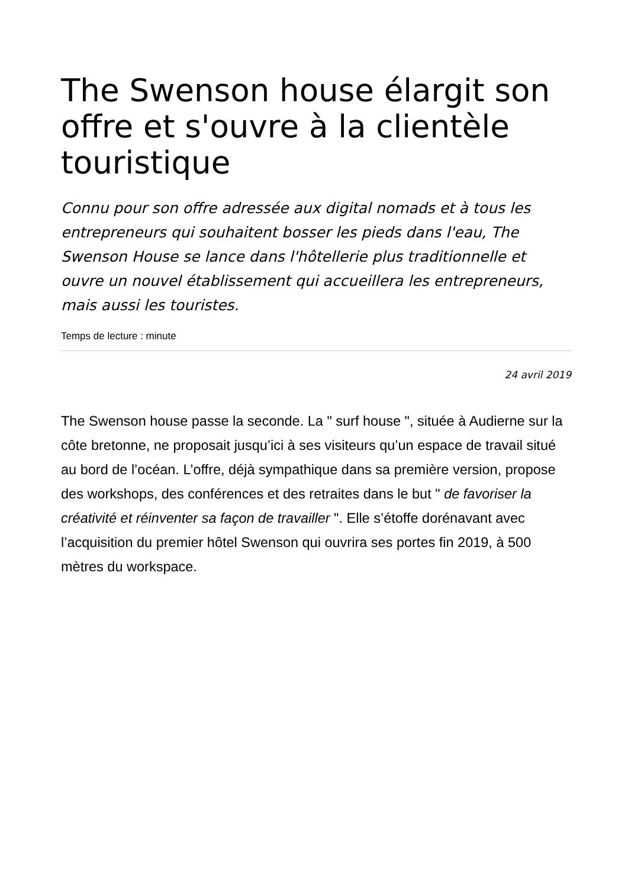The Swenson house élargit son offre et s'ouvre à la clientèle touristique
Connu pour son offre adressée aux digital nomads et à tous les entrepreneurs qui souhaitent bosser les pieds dans l'eau, The Swenson House se lance dans l'hôtellerie plus traditionnelle et ouvre un nouvel établissement qui accueillera les entrepreneurs, mais aussi les touristes.
Temps de lecture : minute
24 avril 2019
The Swenson house passe la seconde. La " surf house ", située à Audierne sur la côte bretonne, ne proposait jusqu’ici à ses visiteurs qu’un espace de travail situé au bord de l’océan. L’offre, déjà sympathique dans sa première version, propose des workshops, des conférences et des retraites dans le but " de favoriser la créativité et réinventer sa façon de travailler ". Elle s’étoffe dorénavant avec l’acquisition du premier hôtel Swenson qui ouvrira ses portes fin 2019, à 500 mètres du workspace.